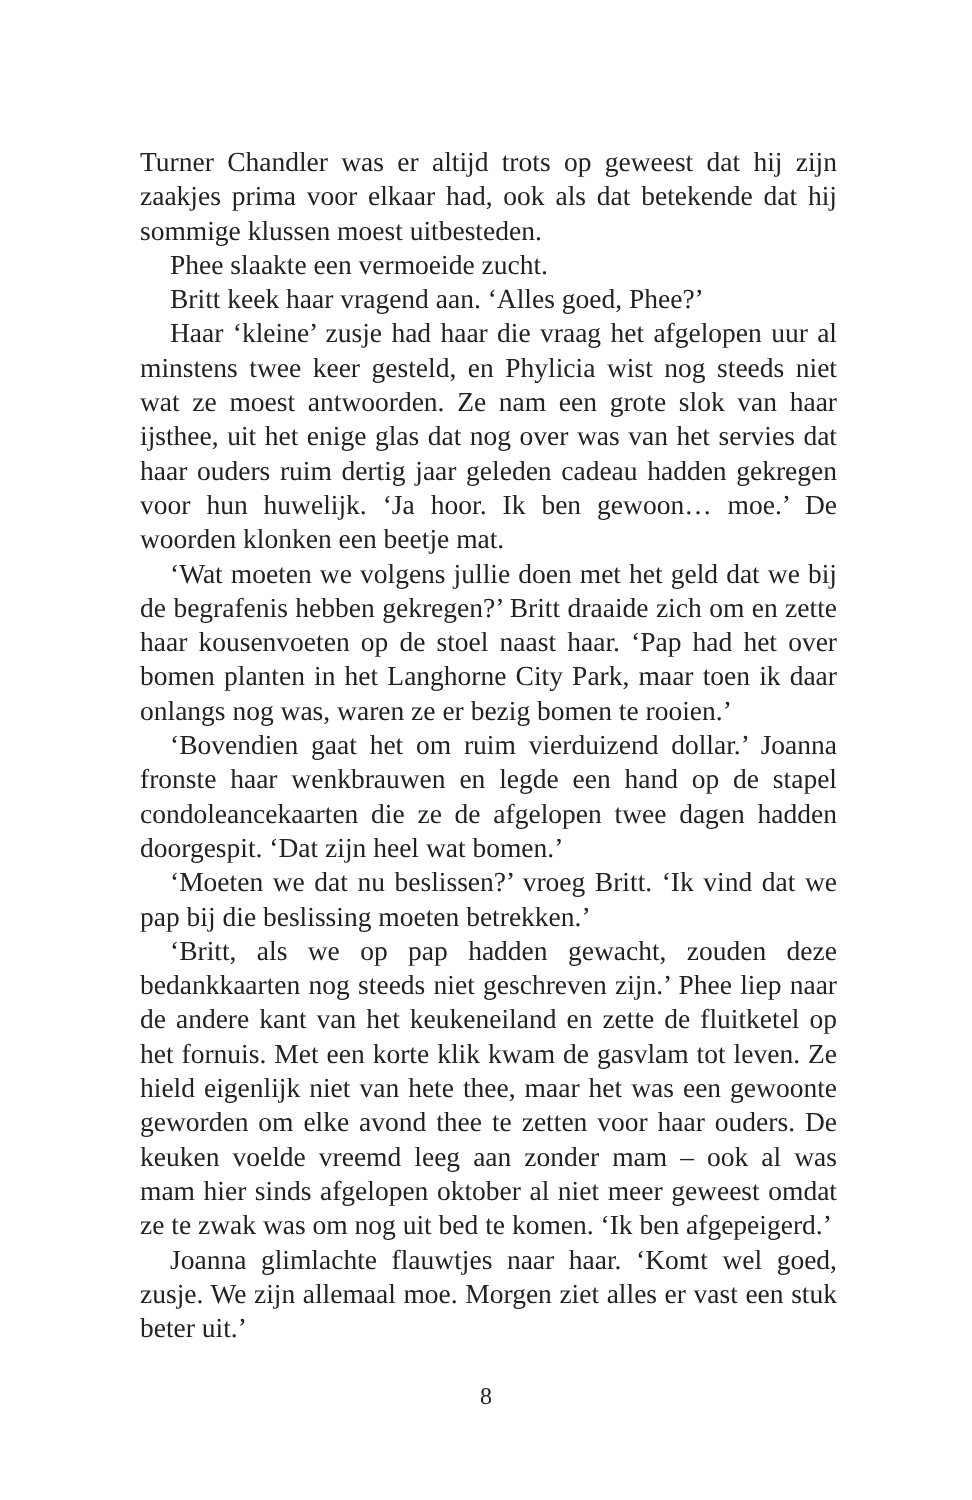Turner Chandler was er altijd trots op geweest dat hij zijn zaakjes prima voor elkaar had, ook als dat betekende dat hij sommige klussen moest uitbesteden.
Phee slaakte een vermoeide zucht.
Britt keek haar vragend aan. ‘Alles goed, Phee?’
Haar ‘kleine’ zusje had haar die vraag het afgelopen uur al minstens twee keer gesteld, en Phylicia wist nog steeds niet wat ze moest antwoorden. Ze nam een grote slok van haar ijsthee, uit het enige glas dat nog over was van het servies dat haar ouders ruim dertig jaar geleden cadeau hadden gekregen voor hun huwelijk. ‘Ja hoor. Ik ben gewoon… moe.’ De woorden klonken een beetje mat.
‘Wat moeten we volgens jullie doen met het geld dat we bij de begrafenis hebben gekregen?’ Britt draaide zich om en zette haar kousenvoeten op de stoel naast haar. ‘Pap had het over bomen planten in het Langhorne City Park, maar toen ik daar onlangs nog was, waren ze er bezig bomen te rooien.’
‘Bovendien gaat het om ruim vierduizend dollar.’ Joanna fronste haar wenkbrauwen en legde een hand op de stapel condoleancekaarten die ze de afgelopen twee dagen hadden doorgespit. ‘Dat zijn heel wat bomen.’
‘Moeten we dat nu beslissen?’ vroeg Britt. ‘Ik vind dat we pap bij die beslissing moeten betrekken.’
‘Britt, als we op pap hadden gewacht, zouden deze bedankkaarten nog steeds niet geschreven zijn.’ Phee liep naar de andere kant van het keukeneiland en zette de fluitketel op het fornuis. Met een korte klik kwam de gasvlam tot leven. Ze hield eigenlijk niet van hete thee, maar het was een gewoonte geworden om elke avond thee te zetten voor haar ouders. De keuken voelde vreemd leeg aan zonder mam – ook al was mam hier sinds afgelopen oktober al niet meer geweest omdat ze te zwak was om nog uit bed te komen. ‘Ik ben afgepeigerd.’
Joanna glimlachte flauwtjes naar haar. ‘Komt wel goed, zusje. We zijn allemaal moe. Morgen ziet alles er vast een stuk beter uit.’
8